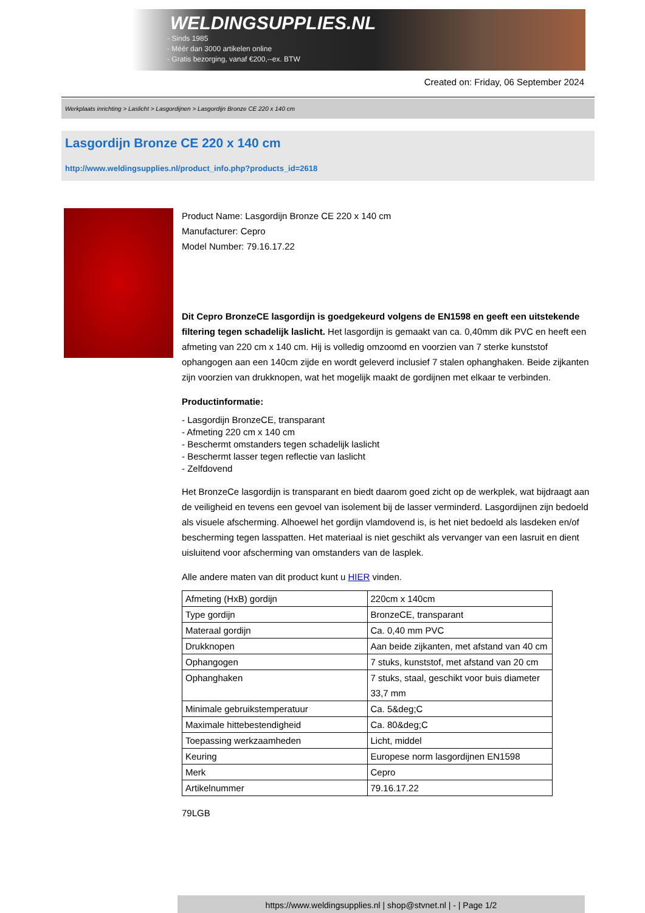WELDINGSUPPLIES.NL
- Sinds 1985
- Méér dan 3000 artikelen online
- Gratis bezorging, vanaf €200,--ex. BTW
Created on: Friday, 06 September 2024
Werkplaats inrichting > Laslicht > Lasgordijnen > Lasgordijn Bronze CE 220 x 140 cm
Lasgordijn Bronze CE 220 x 140 cm
http://www.weldingsupplies.nl/product_info.php?products_id=2618
Product Name: Lasgordijn Bronze CE 220 x 140 cm
Manufacturer: Cepro
Model Number: 79.16.17.22
Dit Cepro BronzeCE lasgordijn is goedgekeurd volgens de EN1598 en geeft een uitstekende filtering tegen schadelijk laslicht. Het lasgordijn is gemaakt van ca. 0,40mm dik PVC en heeft een afmeting van 220 cm x 140 cm. Hij is volledig omzoomd en voorzien van 7 sterke kunststof ophangogen aan een 140cm zijde en wordt geleverd inclusief 7 stalen ophanghaken. Beide zijkanten zijn voorzien van drukknopen, wat het mogelijk maakt de gordijnen met elkaar te verbinden.
Productinformatie:
- Lasgordijn BronzeCE, transparant
- Afmeting 220 cm x 140 cm
- Beschermt omstanders tegen schadelijk laslicht
- Beschermt lasser tegen reflectie van laslicht
- Zelfdovend
Het BronzeCe lasgordijn is transparant en biedt daarom goed zicht op de werkplek, wat bijdraagt aan de veiligheid en tevens een gevoel van isolement bij de lasser verminderd. Lasgordijnen zijn bedoeld als visuele afscherming. Alhoewel het gordijn vlamdovend is, is het niet bedoeld als lasdeken en/of bescherming tegen lasspatten. Het materiaal is niet geschikt als vervanger van een lasruit en dient uisluitend voor afscherming van omstanders van de lasplek.
Alle andere maten van dit product kunt u HIER vinden.
| Afmeting (HxB) gordijn | 220cm x 140cm |
| Type gordijn | BronzeCE, transparant |
| Materaal gordijn | Ca. 0,40 mm PVC |
| Drukknopen | Aan beide zijkanten, met afstand van 40 cm |
| Ophangogen | 7 stuks, kunststof, met afstand van 20 cm |
| Ophanghaken | 7 stuks, staal, geschikt voor buis diameter 33,7 mm |
| Minimale gebruikstemperatuur | Ca. 5&deg;C |
| Maximale hittebestendigheid | Ca. 80&deg;C |
| Toepassing werkzaamheden | Licht, middel |
| Keuring | Europese norm lasgordijnen EN1598 |
| Merk | Cepro |
| Artikelnummer | 79.16.17.22 |
79LGB
https://www.weldingsupplies.nl | shop@stvnet.nl | - | Page 1/2